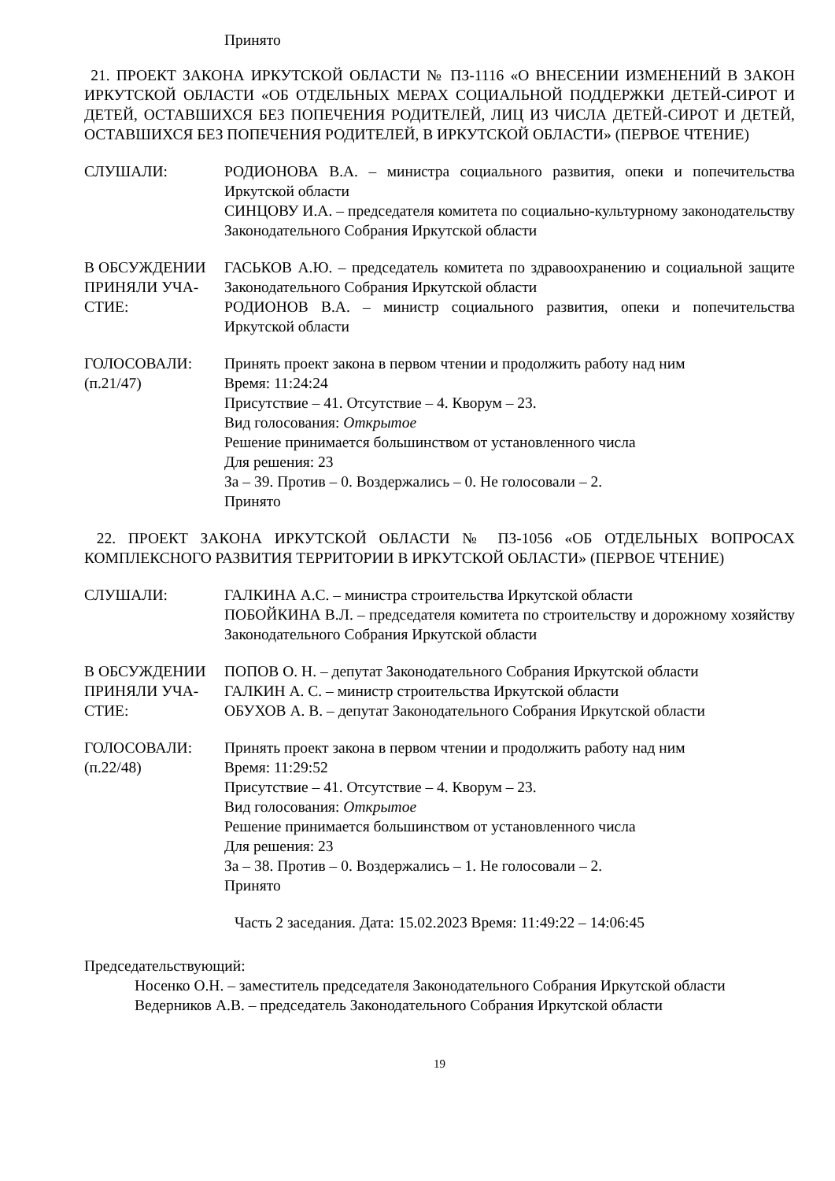Принято
21. ПРОЕКТ ЗАКОНА ИРКУТСКОЙ ОБЛАСТИ № ПЗ-1116 «О ВНЕСЕНИИ ИЗМЕНЕНИЙ В ЗАКОН ИРКУТСКОЙ ОБЛАСТИ «ОБ ОТДЕЛЬНЫХ МЕРАХ СОЦИАЛЬНОЙ ПОДДЕРЖКИ ДЕТЕЙ-СИРОТ И ДЕТЕЙ, ОСТАВШИХСЯ БЕЗ ПОПЕЧЕНИЯ РОДИТЕЛЕЙ, ЛИЦ ИЗ ЧИСЛА ДЕТЕЙ-СИРОТ И ДЕТЕЙ, ОСТАВШИХСЯ БЕЗ ПОПЕЧЕНИЯ РОДИТЕЛЕЙ, В ИРКУТСКОЙ ОБЛАСТИ» (ПЕРВОЕ ЧТЕНИЕ)
СЛУШАЛИ: РОДИОНОВА В.А. – министра социального развития, опеки и попечительства Иркутской области
СИНЦОВУ И.А. – председателя комитета по социально-культурному законодательству Законодательного Собрания Иркутской области
В ОБСУЖДЕНИИ ПРИНЯЛИ УЧА-СТИЕ:
ГАСЬКОВ А.Ю. – председатель комитета по здравоохранению и социальной защите Законодательного Собрания Иркутской области
РОДИОНОВ В.А. – министр социального развития, опеки и попечительства Иркутской области
ГОЛОСОВАЛИ:
(п.21/47)
Принять проект закона в первом чтении и продолжить работу над ним
Время: 11:24:24
Присутствие – 41. Отсутствие – 4. Кворум – 23.
Вид голосования: Открытое
Решение принимается большинством от установленного числа
Для решения: 23
За – 39. Против – 0. Воздержались – 0. Не голосовали – 2.
Принято
22. ПРОЕКТ ЗАКОНА ИРКУТСКОЙ ОБЛАСТИ № ПЗ-1056 «ОБ ОТДЕЛЬНЫХ ВОПРОСАХ КОМПЛЕКСНОГО РАЗВИТИЯ ТЕРРИТОРИИ В ИРКУТСКОЙ ОБЛАСТИ» (ПЕРВОЕ ЧТЕНИЕ)
СЛУШАЛИ: ГАЛКИНА А.С. – министра строительства Иркутской области
ПОБОЙКИНА В.Л. – председателя комитета по строительству и дорожному хозяйству Законодательного Собрания Иркутской области
В ОБСУЖДЕНИИ ПРИНЯЛИ УЧА-СТИЕ:
ПОПОВ О. Н. – депутат Законодательного Собрания Иркутской области
ГАЛКИН А. С. – министр строительства Иркутской области
ОБУХОВ А. В. – депутат Законодательного Собрания Иркутской области
ГОЛОСОВАЛИ:
(п.22/48)
Принять проект закона в первом чтении и продолжить работу над ним
Время: 11:29:52
Присутствие – 41. Отсутствие – 4. Кворум – 23.
Вид голосования: Открытое
Решение принимается большинством от установленного числа
Для решения: 23
За – 38. Против – 0. Воздержались – 1. Не голосовали – 2.
Принято
Часть 2 заседания. Дата: 15.02.2023 Время: 11:49:22 – 14:06:45
Председательствующий:
Носенко О.Н. – заместитель председателя Законодательного Собрания Иркутской области
Ведерников А.В. – председатель Законодательного Собрания Иркутской области
19